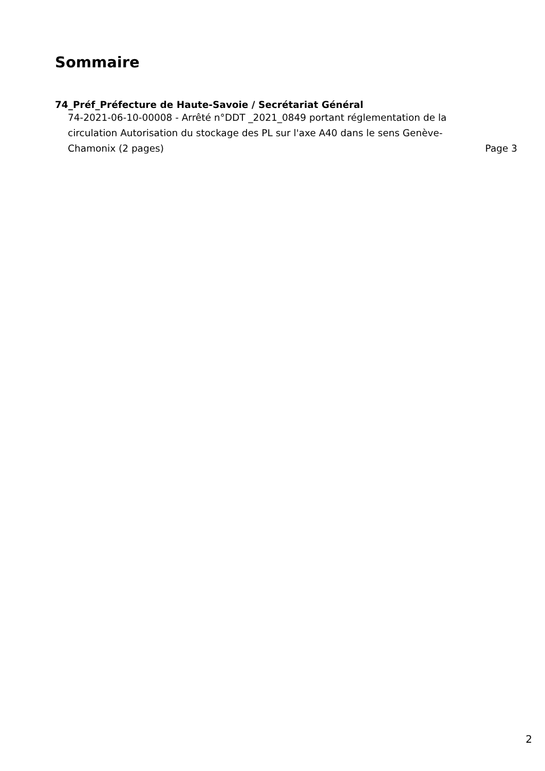Sommaire
74_Préf_Préfecture de Haute-Savoie / Secrétariat Général
74-2021-06-10-00008 - Arrêté n°DDT _2021_0849 portant réglementation de la circulation Autorisation du stockage des PL sur l'axe A40 dans le sens Genève-Chamonix (2 pages)
Page 3
2